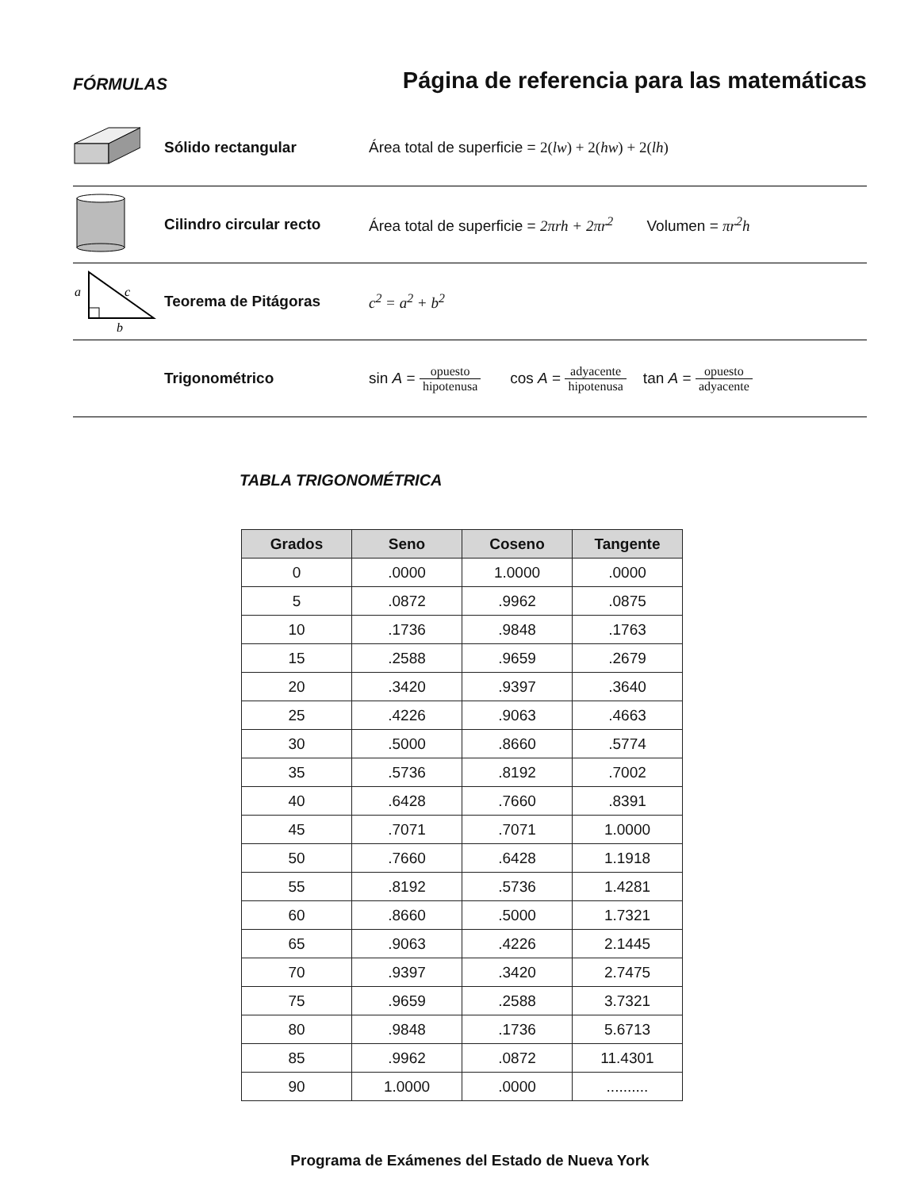FÓRMULAS
Página de referencia para las matemáticas
Sólido rectangular
Área total de superficie = 2(lw) + 2(hw) + 2(lh)
Cilindro circular recto
Área total de superficie = 2πrh + 2πr<sup>2</sup> Volumen = πr<sup>2</sup>h
a
c
b
Teorema de Pitágoras c<sup>2</sup> = a<sup>2</sup> + b<sup>2</sup>
Trigonométrico
sin A = opuesto hipotenusa cos A = adyacente hipotenusa tan A = opuesto adyacente
TABLA TRIGONOMÉTRICA
| Grados | Seno | Coseno | Tangente |
| --- | --- | --- | --- |
| 0 | .0000 | 1.0000 | .0000 |
| 5 | .0872 | .9962 | .0875 |
| 10 | .1736 | .9848 | .1763 |
| 15 | .2588 | .9659 | .2679 |
| 20 | .3420 | .9397 | .3640 |
| 25 | .4226 | .9063 | .4663 |
| 30 | .5000 | .8660 | .5774 |
| 35 | .5736 | .8192 | .7002 |
| 40 | .6428 | .7660 | .8391 |
| 45 | .7071 | .7071 | 1.0000 |
| 50 | .7660 | .6428 | 1.1918 |
| 55 | .8192 | .5736 | 1.4281 |
| 60 | .8660 | .5000 | 1.7321 |
| 65 | .9063 | .4226 | 2.1445 |
| 70 | .9397 | .3420 | 2.7475 |
| 75 | .9659 | .2588 | 3.7321 |
| 80 | .9848 | .1736 | 5.6713 |
| 85 | .9962 | .0872 | 11.4301 |
| 90 | 1.0000 | .0000 | .......... |
Programa de Exámenes del Estado de Nueva York